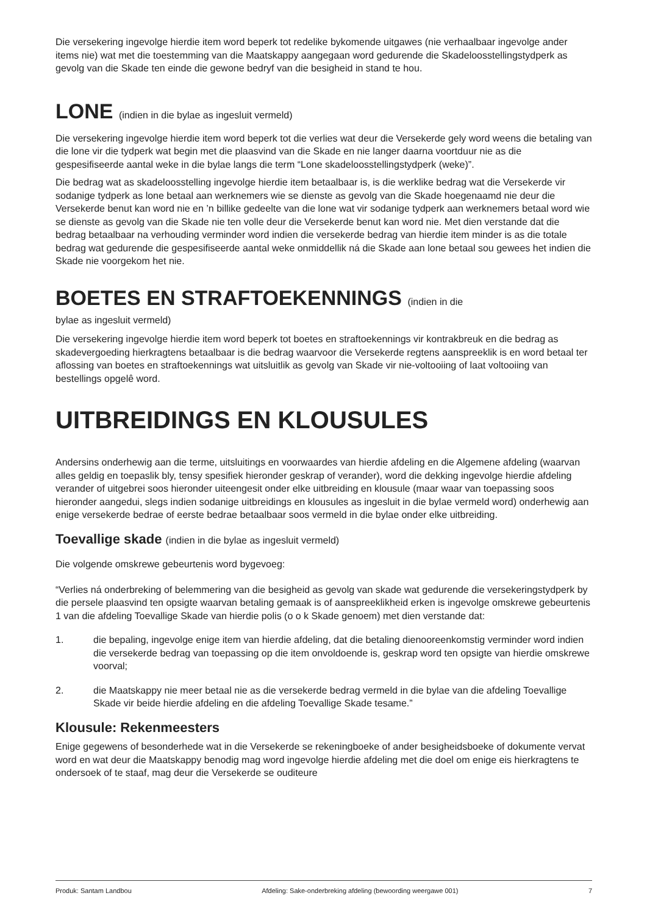Die versekering ingevolge hierdie item word beperk tot redelike bykomende uitgawes (nie verhaalbaar ingevolge ander items nie) wat met die toestemming van die Maatskappy aangegaan word gedurende die Skadeloosstellingstydperk as gevolg van die Skade ten einde die gewone bedryf van die besigheid in stand te hou.
LONE (indien in die bylae as ingesluit vermeld)
Die versekering ingevolge hierdie item word beperk tot die verlies wat deur die Versekerde gely word weens die betaling van die lone vir die tydperk wat begin met die plaasvind van die Skade en nie langer daarna voortduur nie as die gespesifiseerde aantal weke in die bylae langs die term “Lone skadeloosstellingstydperk (weke)”.
Die bedrag wat as skadeloosstelling ingevolge hierdie item betaalbaar is, is die werklike bedrag wat die Versekerde vir sodanige tydperk as lone betaal aan werknemers wie se dienste as gevolg van die Skade hoegenaamd nie deur die Versekerde benut kan word nie en ’n billike gedeelte van die lone wat vir sodanige tydperk aan werknemers betaal word wie se dienste as gevolg van die Skade nie ten volle deur die Versekerde benut kan word nie. Met dien verstande dat die bedrag betaalbaar na verhouding verminder word indien die versekerde bedrag van hierdie item minder is as die totale bedrag wat gedurende die gespesifiseerde aantal weke onmiddellik ná die Skade aan lone betaal sou gewees het indien die Skade nie voorgekom het nie.
BOETES EN STRAFTOEKENNINGS (indien in die
bylae as ingesluit vermeld)
Die versekering ingevolge hierdie item word beperk tot boetes en straftoekennings vir kontrakbreuk en die bedrag as skadevergoeding hierkragtens betaalbaar is die bedrag waarvoor die Versekerde regtens aanspreeklik is en word betaal ter aflossing van boetes en straftoekennings wat uitsluitlik as gevolg van Skade vir nie-voltooiing of laat voltooiing van bestellings opgelê word.
UITBREIDINGS EN KLOUSULES
Andersins onderhewig aan die terme, uitsluitings en voorwaardes van hierdie afdeling en die Algemene afdeling (waarvan alles geldig en toepaslik bly, tensy spesifiek hieronder geskrap of verander), word die dekking ingevolge hierdie afdeling verander of uitgebrei soos hieronder uiteengesit onder elke uitbreiding en klousule (maar waar van toepassing soos hieronder aangedui, slegs indien sodanige uitbreidings en klousules as ingesluit in die bylae vermeld word) onderhewig aan enige versekerde bedrae of eerste bedrae betaalbaar soos vermeld in die bylae onder elke uitbreiding.
Toevallige skade (indien in die bylae as ingesluit vermeld)
Die volgende omskrewe gebeurtenis word bygevoeg:
“Verlies ná onderbreking of belemmering van die besigheid as gevolg van skade wat gedurende die versekeringstydperk by die persele plaasvind ten opsigte waarvan betaling gemaak is of aanspreeklikheid erken is ingevolge omskrewe gebeurtenis 1 van die afdeling Toevallige Skade van hierdie polis (o o k Skade genoem) met dien verstande dat:
1. die bepaling, ingevolge enige item van hierdie afdeling, dat die betaling dienooreenkomstig verminder word indien die versekerde bedrag van toepassing op die item onvoldoende is, geskrap word ten opsigte van hierdie omskrewe voorval;
2. die Maatskappy nie meer betaal nie as die versekerde bedrag vermeld in die bylae van die afdeling Toevallige Skade vir beide hierdie afdeling en die afdeling Toevallige Skade tesame.”
Klousule: Rekenmeesters
Enige gegewens of besonderhede wat in die Versekerde se rekeningboeke of ander besigheidsboeke of dokumente vervat word en wat deur die Maatskappy benodig mag word ingevolge hierdie afdeling met die doel om enige eis hierkragtens te ondersoek of te staaf, mag deur die Versekerde se ouditeure
Produk: Santam Landbou Afdeling: Sake-onderbreking afdeling (bewoording weergawe 001) 7